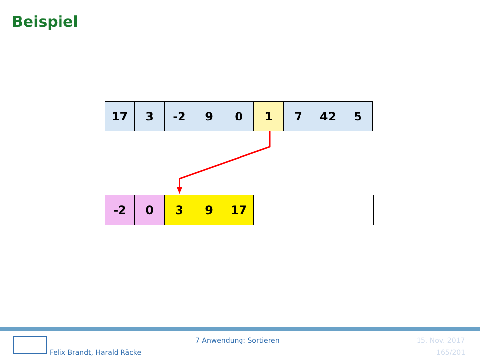Beispiel
| 17 | 3 | -2 | 9 | 0 | 1 | 7 | 42 | 5 |
| -2 | 0 | 3 | 9 | 17 | |
7 Anwendung: Sortieren 15. Nov. 2017
Felix Brandt, Harald Räcke 165/201